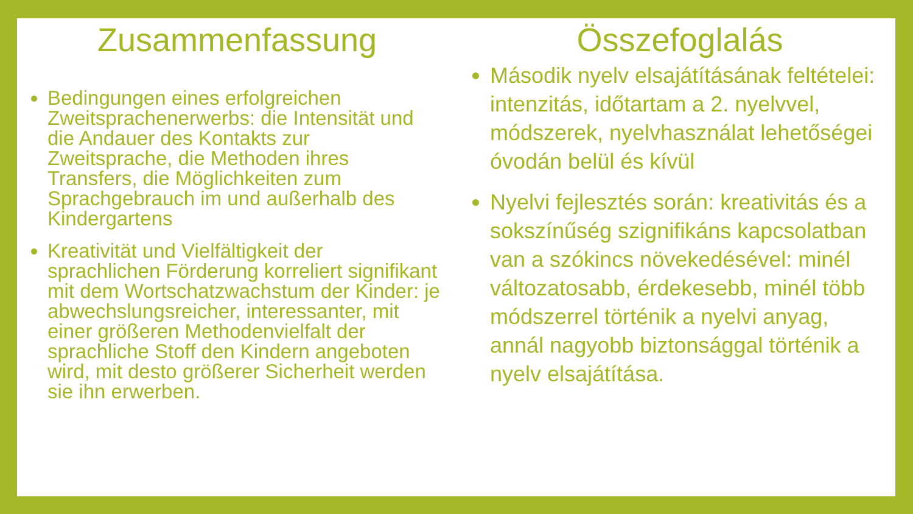Zusammenfassung
Bedingungen eines erfolgreichen Zweitsprachenerwerbs: die Intensität und die Andauer des Kontakts zur Zweitsprache, die Methoden ihres Transfers, die Möglichkeiten zum Sprachgebrauch im und außerhalb des Kindergartens
Kreativität und Vielfältigkeit der sprachlichen Förderung korreliert signifikant mit dem Wortschatzwachstum der Kinder: je abwechslungsreicher, interessanter, mit einer größeren Methodenvielfalt der sprachliche Stoff den Kindern angeboten wird, mit desto größerer Sicherheit werden sie ihn erwerben.
Összefoglalás
Második nyelv elsajátításának feltételei: intenzitás, időtartam a 2. nyelvvel, módszerek, nyelvhasználat lehetőségei óvodán belül és kívül
Nyelvi fejlesztés során: kreativitás és a sokszínűség szignifikáns kapcsolatban van a szókincs növekedésével: minél változatosabb, érdekesebb, minél több módszerrel történik a nyelvi anyag, annál nagyobb biztonsággal történik a nyelv elsajátítása.